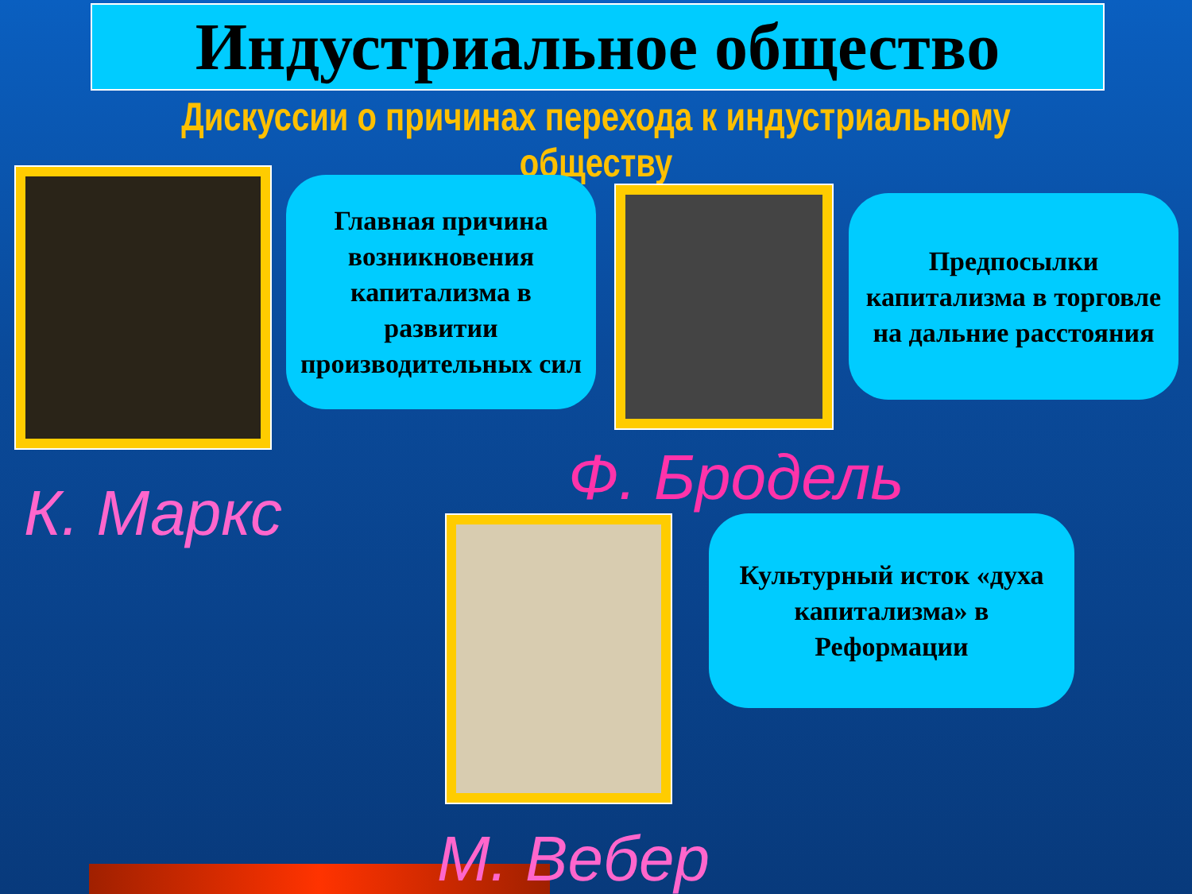Индустриальное обществo
Дискуссии о причинах перехода к индустриальному обществу
Главная причина возникновения капитализма в развитии производительных сил
Предпосылки капитализма в торговле на дальние расстояния
К. Маркс Ф. Бродель
Культурный исток «духа капитализма» в Реформации
М. Вебер